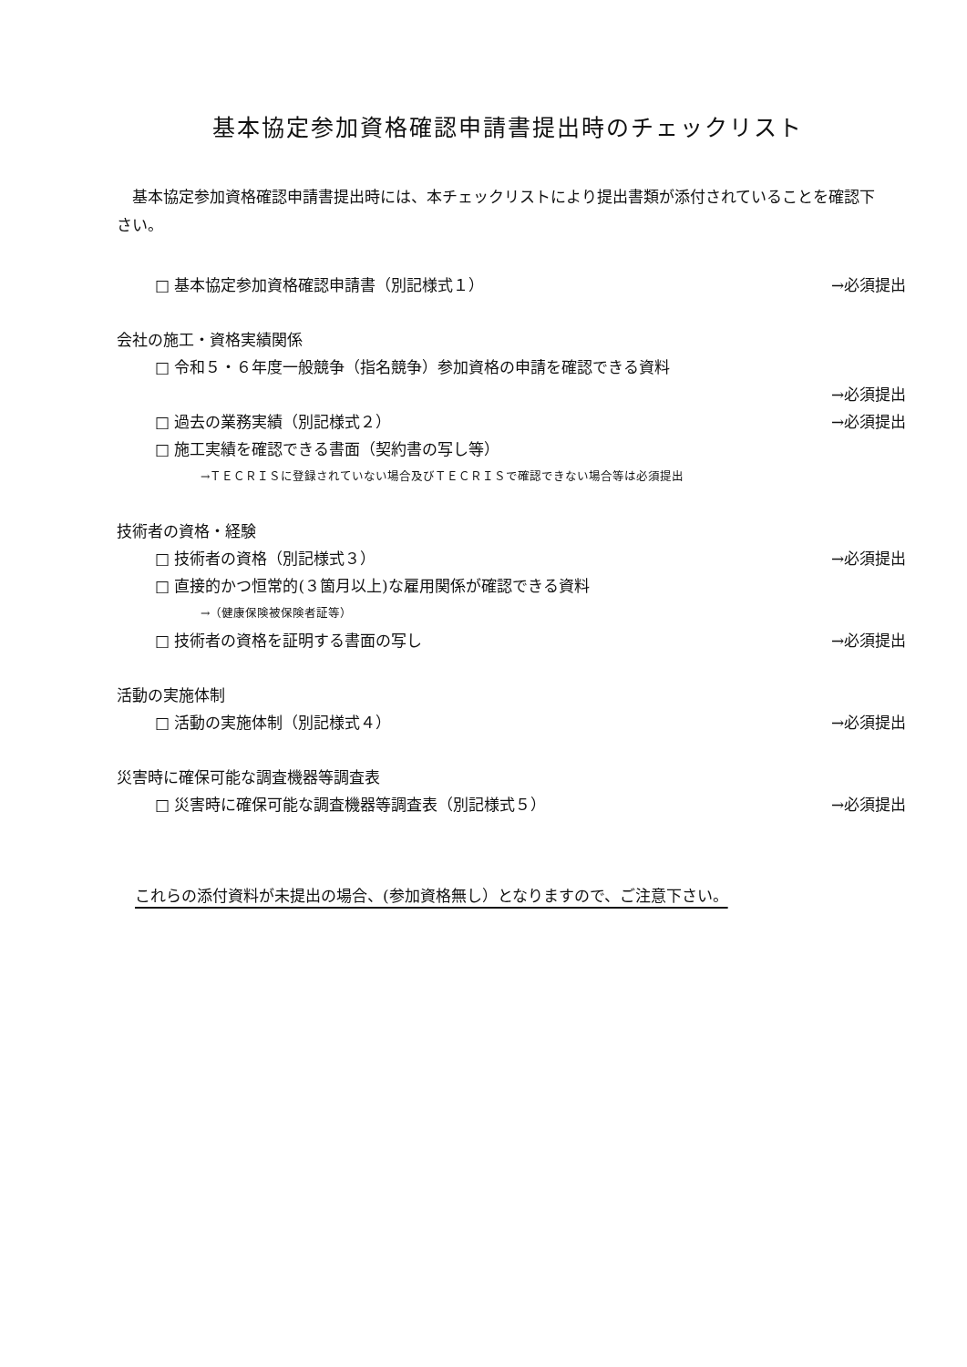基本協定参加資格確認申請書提出時のチェックリスト
　基本協定参加資格確認申請書提出時には、本チェックリストにより提出書類が添付されていることを確認下さい。
□ 基本協定参加資格確認申請書（別記様式１） →必須提出
会社の施工・資格実績関係
□ 令和５・６年度一般競争（指名競争）参加資格の申請を確認できる資料
→必須提出
□ 過去の業務実績（別記様式２） →必須提出
□ 施工実績を確認できる書面（契約書の写し等）
→ＴＥＣＲＩＳに登録されていない場合及びＴＥＣＲＩＳで確認できない場合等は必須提出
技術者の資格・経験
□ 技術者の資格（別記様式３） →必須提出
□ 直接的かつ恒常的(３箇月以上)な雇用関係が確認できる資料
→（健康保険被保険者証等）
□ 技術者の資格を証明する書面の写し →必須提出
活動の実施体制
□ 活動の実施体制（別記様式４） →必須提出
災害時に確保可能な調査機器等調査表
□ 災害時に確保可能な調査機器等調査表（別記様式５） →必須提出
これらの添付資料が未提出の場合、(参加資格無し）となりますので、ご注意下さい。